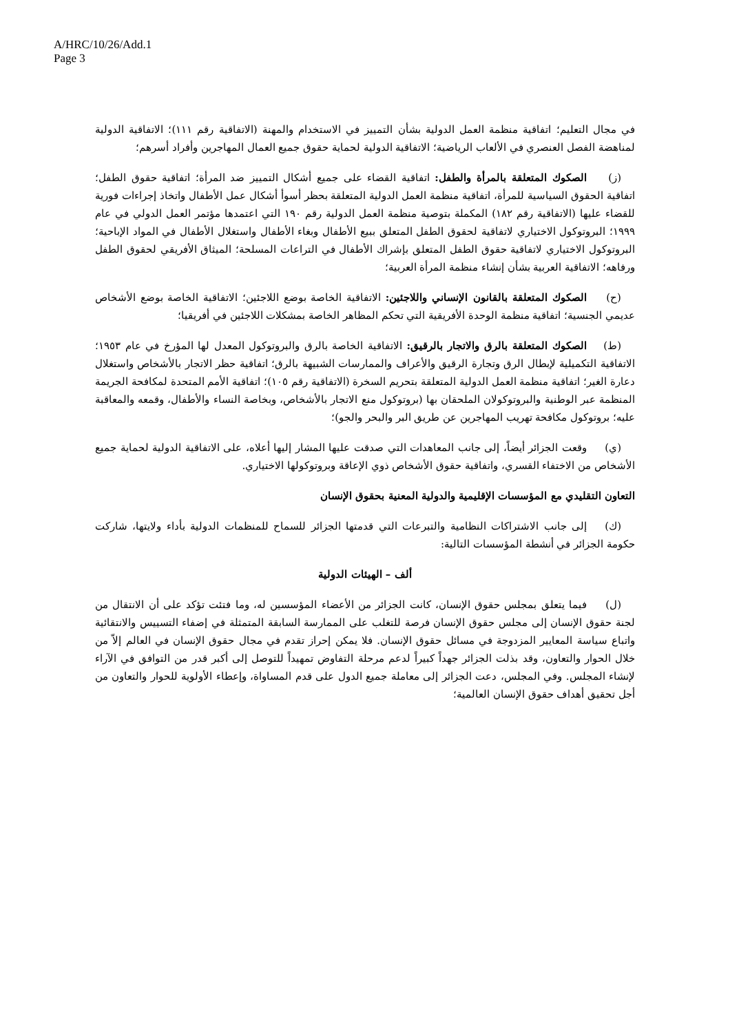A/HRC/10/26/Add.1
Page 3
في مجال التعليم؛ اتفاقية منظمة العمل الدولية بشأن التمييز في الاستخدام والمهنة (الاتفاقية رقم ١١١)؛ الاتفاقية الدولية لمناهضة الفصل العنصري في الألعاب الرياضية؛ الاتفاقية الدولية لحماية حقوق جميع العمال المهاجرين وأفراد أسرهم؛
(ز) الصكوك المتعلقة بالمرأة والطفل: اتفاقية القضاء على جميع أشكال التمييز ضد المرأة؛ اتفاقية حقوق الطفل؛ اتفاقية الحقوق السياسية للمرأة، اتفاقية منظمة العمل الدولية المتعلقة بحظر أسوأ أشكال عمل الأطفال واتخاذ إجراءات فورية للقضاء عليها (الاتفاقية رقم ١٨٢) المكملة بتوصية منظمة العمل الدولية رقم ١٩٠ التي اعتمدها مؤتمر العمل الدولي في عام ١٩٩٩؛ البروتوكول الاختياري لاتفاقية لحقوق الطفل المتعلق ببيع الأطفال وبغاء الأطفال واستغلال الأطفال في المواد الإباحية؛ البروتوكول الاختياري لاتفاقية حقوق الطفل المتعلق بإشراك الأطفال في التراعات المسلحة؛ الميثاق الأفريقي لحقوق الطفل ورفاهه؛ الاتفاقية العربية بشأن إنشاء منظمة المرأة العربية؛
(ح) الصكوك المتعلقة بالقانون الإنساني واللاجئين: الاتفاقية الخاصة بوضع اللاجئين؛ الاتفاقية الخاصة بوضع الأشخاص عديمي الجنسية؛ اتفاقية منظمة الوحدة الأفريقية التي تحكم المظاهر الخاصة بمشكلات اللاجئين في أفريقيا؛
(ط) الصكوك المتعلقة بالرق والاتجار بالرقيق: الاتفاقية الخاصة بالرق والبروتوكول المعدل لها المؤرخ في عام ١٩٥٣؛ الاتفاقية التكميلية لإبطال الرق وتجارة الرقيق والأعراف والممارسات الشبيهة بالرق؛ اتفاقية حظر الاتجار بالأشخاص واستغلال دعارة الغير؛ اتفاقية منظمة العمل الدولية المتعلقة بتحريم السخرة (الاتفاقية رقم ١٠٥)؛ اتفاقية الأمم المتحدة لمكافحة الجريمة المنظمة عبر الوطنية والبروتوكولان الملحقان بها (بروتوكول منع الاتجار بالأشخاص، وبخاصة النساء والأطفال، وقمعه والمعاقبة عليه؛ بروتوكول مكافحة تهريب المهاجرين عن طريق البر والبحر والجو)؛
(ي) وقعت الجزائر أيضاً، إلى جانب المعاهدات التي صدقت عليها المشار إليها أعلاه، على الاتفاقية الدولية لحماية جميع الأشخاص من الاختفاء القسري، واتفاقية حقوق الأشخاص ذوي الإعاقة وبروتوكولها الاختياري.
التعاون التقليدي مع المؤسسات الإقليمية والدولية المعنية بحقوق الإنسان
(ك) إلى جانب الاشتراكات النظامية والتبرعات التي قدمتها الجزائر للسماح للمنظمات الدولية بأداء ولايتها، شاركت حكومة الجزائر في أنشطة المؤسسات التالية:
ألف – الهيئات الدولية
(ل) فيما يتعلق بمجلس حقوق الإنسان، كانت الجزائر من الأعضاء المؤسسين له، وما فتئت تؤكد على أن الانتقال من لجنة حقوق الإنسان إلى مجلس حقوق الإنسان فرصة للتغلب على الممارسة السابقة المتمثلة في إضفاء التسييس والانتقائية واتباع سياسة المعايير المزدوجة في مسائل حقوق الإنسان. فلا يمكن إحراز تقدم في مجال حقوق الإنسان في العالم إلاّ من خلال الحوار والتعاون، وقد بذلت الجزائر جهداً كبيراً لدعم مرحلة التفاوض تمهيداً للتوصل إلى أكبر قدر من التوافق في الآراء لإنشاء المجلس. وفي المجلس، دعت الجزائر إلى معاملة جميع الدول على قدم المساواة، وإعطاء الأولوية للحوار والتعاون من أجل تحقيق أهداف حقوق الإنسان العالمية؛